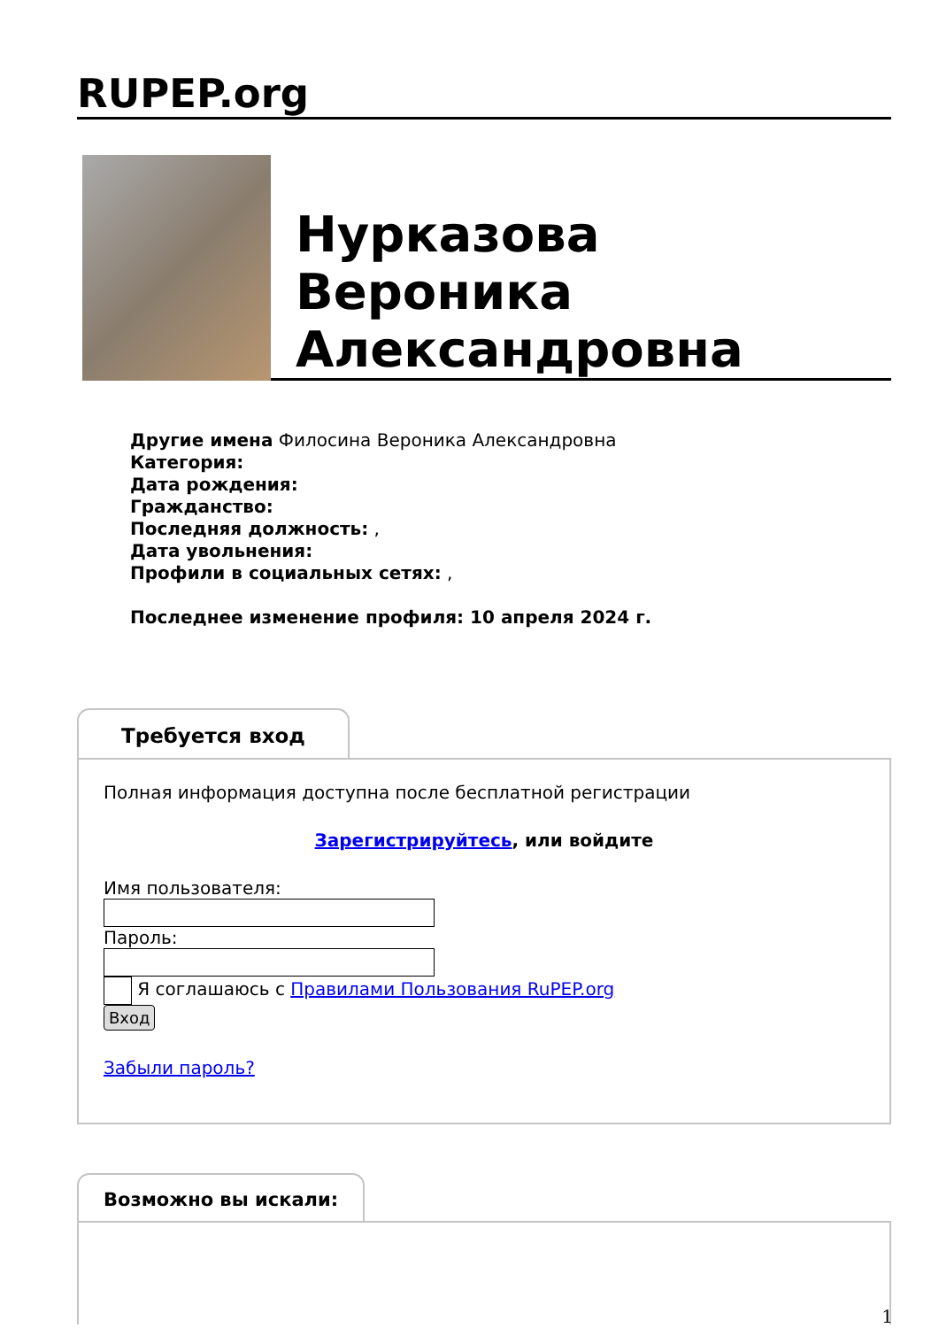RUPEP.org
Нурказова
Вероника
Александровна
Другие имена Филосина Вероника Александровна
Категория:
Дата рождения:
Гражданство:
Последняя должность: ,
Дата увольнения:
Профили в социальных сетях: ,
Последнее изменение профиля: 10 апреля 2024 г.
Требуется вход
Полная информация доступна после бесплатной регистрации
Зарегистрируйтесь, или войдите
Имя пользователя:
Пароль:
Я соглашаюсь с Правилами Пользования RuPEP.org
Вход
Забыли пароль?
Возможно вы искали:
1